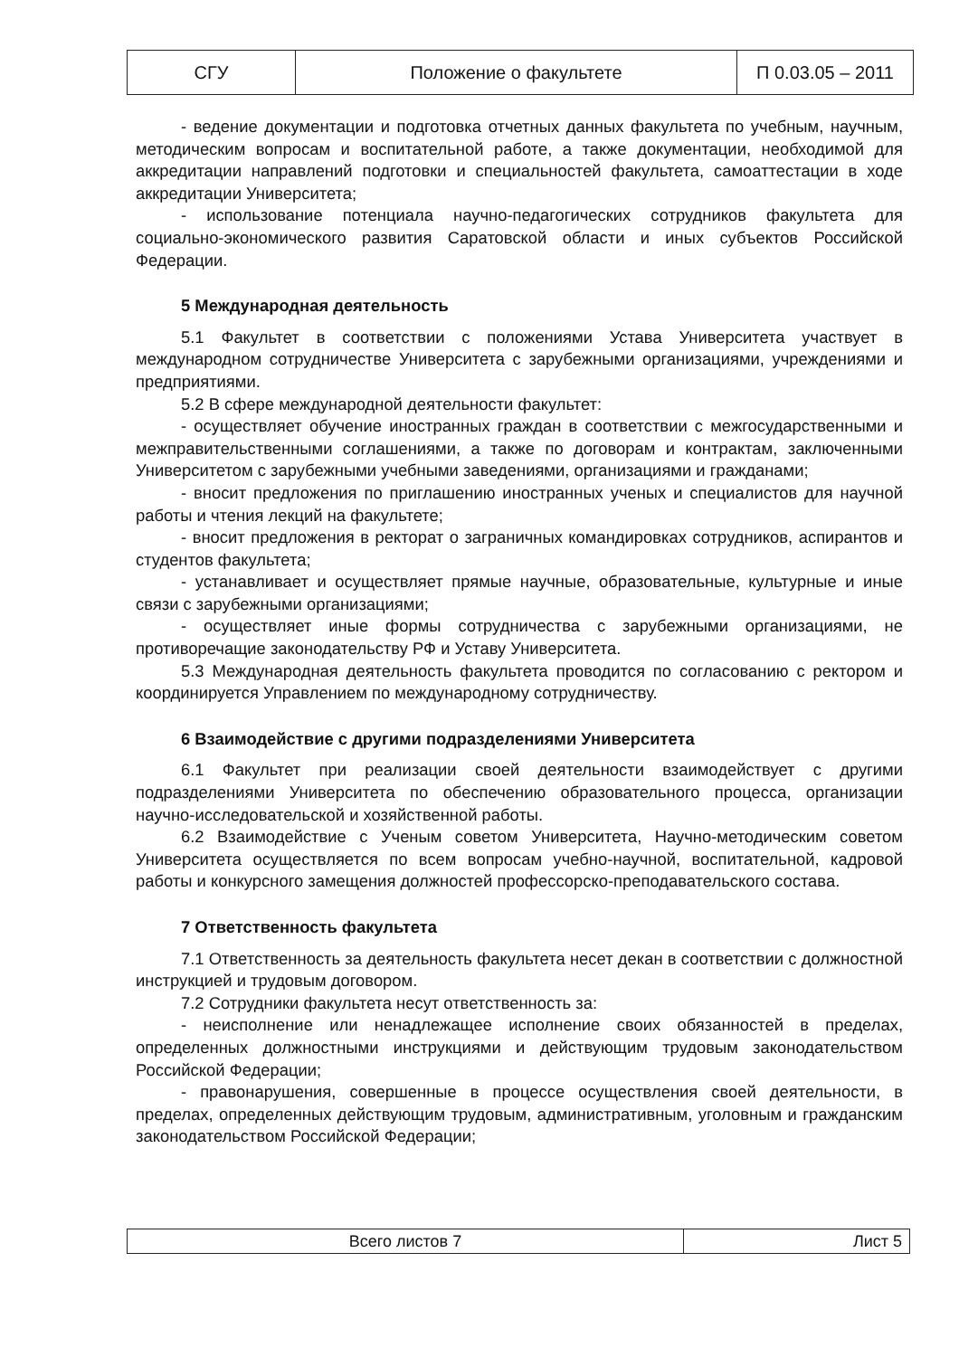| СГУ | Положение о факультете | П 0.03.05 – 2011 |
- ведение документации и подготовка отчетных данных факультета по учебным, научным, методическим вопросам и воспитательной работе, а также документации, необходимой для аккредитации направлений подготовки и специальностей факультета, самоаттестации в ходе аккредитации Университета;
- использование потенциала научно-педагогических сотрудников факультета для социально-экономического развития Саратовской области и иных субъектов Российской Федерации.
5 Международная деятельность
5.1 Факультет в соответствии с положениями Устава Университета участвует в международном сотрудничестве Университета с зарубежными организациями, учреждениями и предприятиями.
5.2 В сфере международной деятельности факультет:
- осуществляет обучение иностранных граждан в соответствии с межгосударственными и межправительственными соглашениями, а также по договорам и контрактам, заключенными Университетом с зарубежными учебными заведениями, организациями и гражданами;
- вносит предложения по приглашению иностранных ученых и специалистов для научной работы и чтения лекций на факультете;
- вносит предложения в ректорат о заграничных командировках сотрудников, аспирантов и студентов факультета;
- устанавливает и осуществляет прямые научные, образовательные, культурные и иные связи с зарубежными организациями;
- осуществляет иные формы сотрудничества с зарубежными организациями, не противоречащие законодательству РФ и Уставу Университета.
5.3 Международная деятельность факультета проводится по согласованию с ректором и координируется Управлением по международному сотрудничеству.
6 Взаимодействие с другими подразделениями Университета
6.1 Факультет при реализации своей деятельности взаимодействует с другими подразделениями Университета по обеспечению образовательного процесса, организации научно-исследовательской и хозяйственной работы.
6.2 Взаимодействие с Ученым советом Университета, Научно-методическим советом Университета осуществляется по всем вопросам учебно-научной, воспитательной, кадровой работы и конкурсного замещения должностей профессорско-преподавательского состава.
7 Ответственность факультета
7.1 Ответственность за деятельность факультета несет декан в соответствии с должностной инструкцией и трудовым договором.
7.2 Сотрудники факультета несут ответственность за:
- неисполнение или ненадлежащее исполнение своих обязанностей в пределах, определенных должностными инструкциями и действующим трудовым законодательством Российской Федерации;
- правонарушения, совершенные в процессе осуществления своей деятельности, в пределах, определенных действующим трудовым, административным, уголовным и гражданским законодательством Российской Федерации;
| Всего листов 7 | Лист 5 |